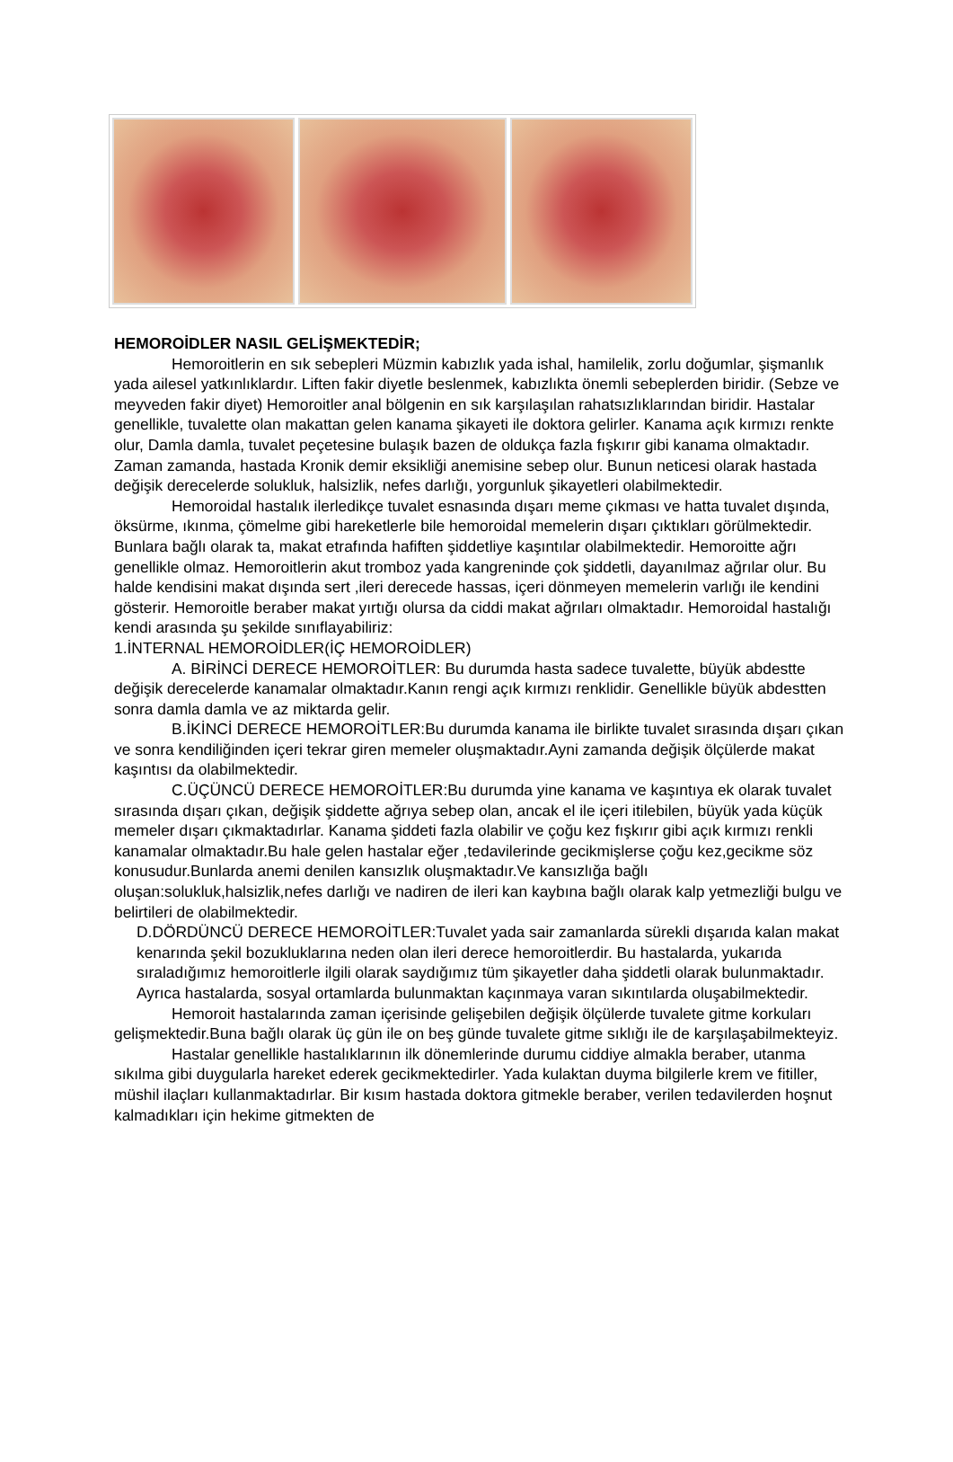HEMOROİDLER NASIL GELİŞMEKTEDİR;
Hemoroitlerin en sık sebepleri Müzmin kabızlık yada ishal, hamilelik, zorlu doğumlar, şişmanlık yada ailesel yatkınlıklardır. Liften fakir diyetle beslenmek, kabızlıkta önemli sebeplerden biridir. (Sebze ve meyveden fakir diyet) Hemoroitler anal bölgenin en sık karşılaşılan rahatsızlıklarından biridir. Hastalar genellikle, tuvalette olan makattan gelen kanama şikayeti ile doktora gelirler. Kanama açık kırmızı renkte olur, Damla damla, tuvalet peçetesine bulaşık bazen de oldukça fazla fışkırır gibi kanama olmaktadır. Zaman zamanda, hastada Kronik demir eksikliği anemisine sebep olur. Bunun neticesi olarak hastada değişik derecelerde solukluk, halsizlik, nefes darlığı, yorgunluk şikayetleri olabilmektedir.
Hemoroidal hastalık ilerledikçe tuvalet esnasında dışarı meme çıkması ve hatta tuvalet dışında, öksürme, ıkınma, çömelme gibi hareketlerle bile hemoroidal memelerin dışarı çıktıkları görülmektedir. Bunlara bağlı olarak ta, makat etrafında hafiften şiddetliye kaşıntılar olabilmektedir. Hemoroitte ağrı genellikle olmaz. Hemoroitlerin akut tromboz yada kangreninde çok şiddetli, dayanılmaz ağrılar olur. Bu halde kendisini makat dışında sert ,ileri derecede hassas, içeri dönmeyen memelerin varlığı ile kendini gösterir. Hemoroitle beraber makat yırtığı olursa da ciddi makat ağrıları olmaktadır. Hemoroidal hastalığı kendi arasında şu şekilde sınıflayabiliriz:
1.İNTERNAL HEMOROİDLER(İÇ HEMOROİDLER)
A. BİRİNCİ DERECE HEMOROİTLER: Bu durumda hasta sadece tuvalette, büyük abdestte değişik derecelerde kanamalar olmaktadır.Kanın rengi açık kırmızı renklidir. Genellikle büyük abdestten sonra damla damla ve az miktarda gelir.
B.İKİNCİ DERECE HEMOROİTLER:Bu durumda kanama ile birlikte tuvalet sırasında dışarı çıkan ve sonra kendiliğinden içeri tekrar giren memeler oluşmaktadır.Ayni zamanda değişik ölçülerde makat kaşıntısı da olabilmektedir.
C.ÜÇÜNCÜ DERECE HEMOROİTLER:Bu durumda yine kanama ve kaşıntıya ek olarak tuvalet sırasında dışarı çıkan, değişik şiddette ağrıya sebep olan, ancak el ile içeri itilebilen, büyük yada küçük memeler dışarı çıkmaktadırlar. Kanama şiddeti fazla olabilir ve çoğu kez fışkırır gibi açık kırmızı renkli kanamalar olmaktadır.Bu hale gelen hastalar eğer ,tedavilerinde gecikmişlerse çoğu kez,gecikme söz konusudur.Bunlarda anemi denilen kansızlık oluşmaktadır.Ve kansızlığa bağlı oluşan:solukluk,halsizlik,nefes darlığı ve nadiren de ileri kan kaybına bağlı olarak kalp yetmezliği bulgu ve belirtileri de olabilmektedir.
D.DÖRDÜNCÜ DERECE HEMOROİTLER:Tuvalet yada sair zamanlarda sürekli dışarıda kalan makat kenarında şekil bozukluklarına neden olan ileri derece hemoroitlerdir. Bu hastalarda, yukarıda sıraladığımız hemoroitlerle ilgili olarak saydığımız tüm şikayetler daha şiddetli olarak bulunmaktadır. Ayrıca hastalarda, sosyal ortamlarda bulunmaktan kaçınmaya varan sıkıntılarda oluşabilmektedir.
Hemoroit hastalarında zaman içerisinde gelişebilen değişik ölçülerde tuvalete gitme korkuları gelişmektedir.Buna bağlı olarak üç gün ile on beş günde tuvalete gitme sıklığı ile de karşılaşabilmekteyiz.
Hastalar genellikle hastalıklarının ilk dönemlerinde durumu ciddiye almakla beraber, utanma sıkılma gibi duygularla hareket ederek gecikmektedirler. Yada kulaktan duyma bilgilerle krem ve fitiller, müshil ilaçları kullanmaktadırlar. Bir kısım hastada doktora gitmekle beraber, verilen tedavilerden hoşnut kalmadıkları için hekime gitmekten de